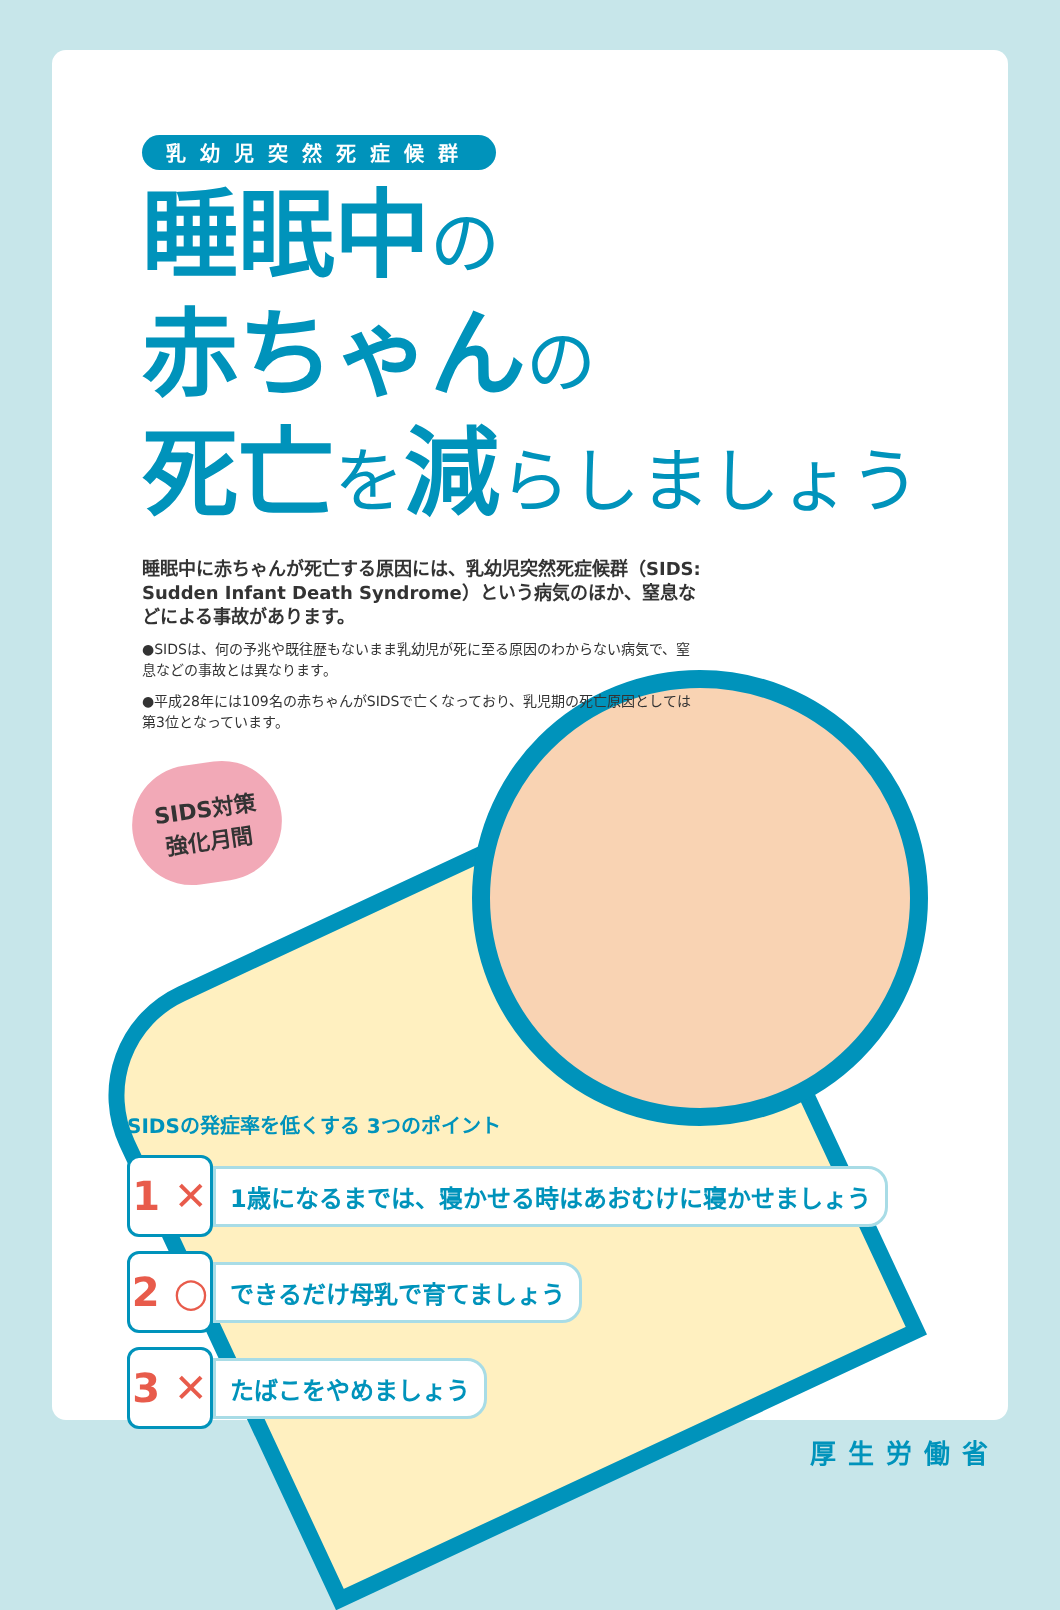乳幼児突然死症候群
睡眠中の
赤ちゃんの
死亡を減らしましょう
睡眠中に赤ちゃんが死亡する原因には、乳幼児突然死症候群（SIDS: Sudden Infant Death Syndrome）という病気のほか、窒息などによる事故があります。
●SIDSは、何の予兆や既往歴もないまま乳幼児が死に至る原因のわからない病気で、窒息などの事故とは異なります。
●平成28年には109名の赤ちゃんがSIDSで亡くなっており、乳児期の死亡原因としては第3位となっています。
SIDS対策
強化月間
SIDSの発症率を低くする 3つのポイント
1 ✕
1歳になるまでは、寝かせる時はあおむけに寝かせましょう
2 ○
できるだけ母乳で育てましょう
3 ✕
たばこをやめましょう
厚生労働省